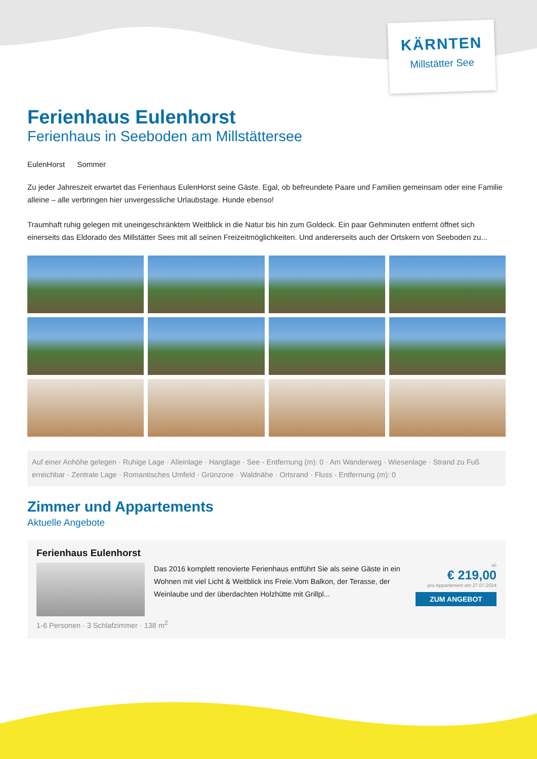KÄRNTEN
Millstätter See
Ferienhaus Eulenhorst
Ferienhaus in Seeboden am Millstättersee
EulenHorst Sommer
Zu jeder Jahreszeit erwartet das Ferienhaus EulenHorst seine Gäste. Egal, ob befreundete Paare und Familien gemeinsam oder eine Familie alleine – alle verbringen hier unvergessliche Urlaubstage. Hunde ebenso!
Traumhaft ruhig gelegen mit uneingeschränktem Weitblick in die Natur bis hin zum Goldeck. Ein paar Gehminuten entfernt öffnet sich einerseits das Eldorado des Millstätter Sees mit all seinen Freizeitmöglichkeiten. Und andererseits auch der Ortskern von Seeboden zu...
Auf einer Anhöhe gelegen · Ruhige Lage · Alleinlage · Hanglage · See - Entfernung (m): 0 · Am Wanderweg · Wiesenlage · Strand zu Fuß erreichbar · Zentrale Lage · Romantisches Umfeld · Grünzone · Waldnähe · Ortsrand · Fluss - Entfernung (m): 0
Zimmer und Appartements
Aktuelle Angebote
Ferienhaus Eulenhorst
Das 2016 komplett renovierte Ferienhaus entführt Sie als seine Gäste in ein Wohnen mit viel Licht & Weitblick ins Freie.Vom Balkon, der Terasse, der Weinlaube und der überdachten Holzhütte mit Grillpl...
ab
€ 219,00
pro Appartement am 27.07.2024
ZUM ANGEBOT
1-6 Personen · 3 Schlafzimmer · 138 m<sup>2</sup>